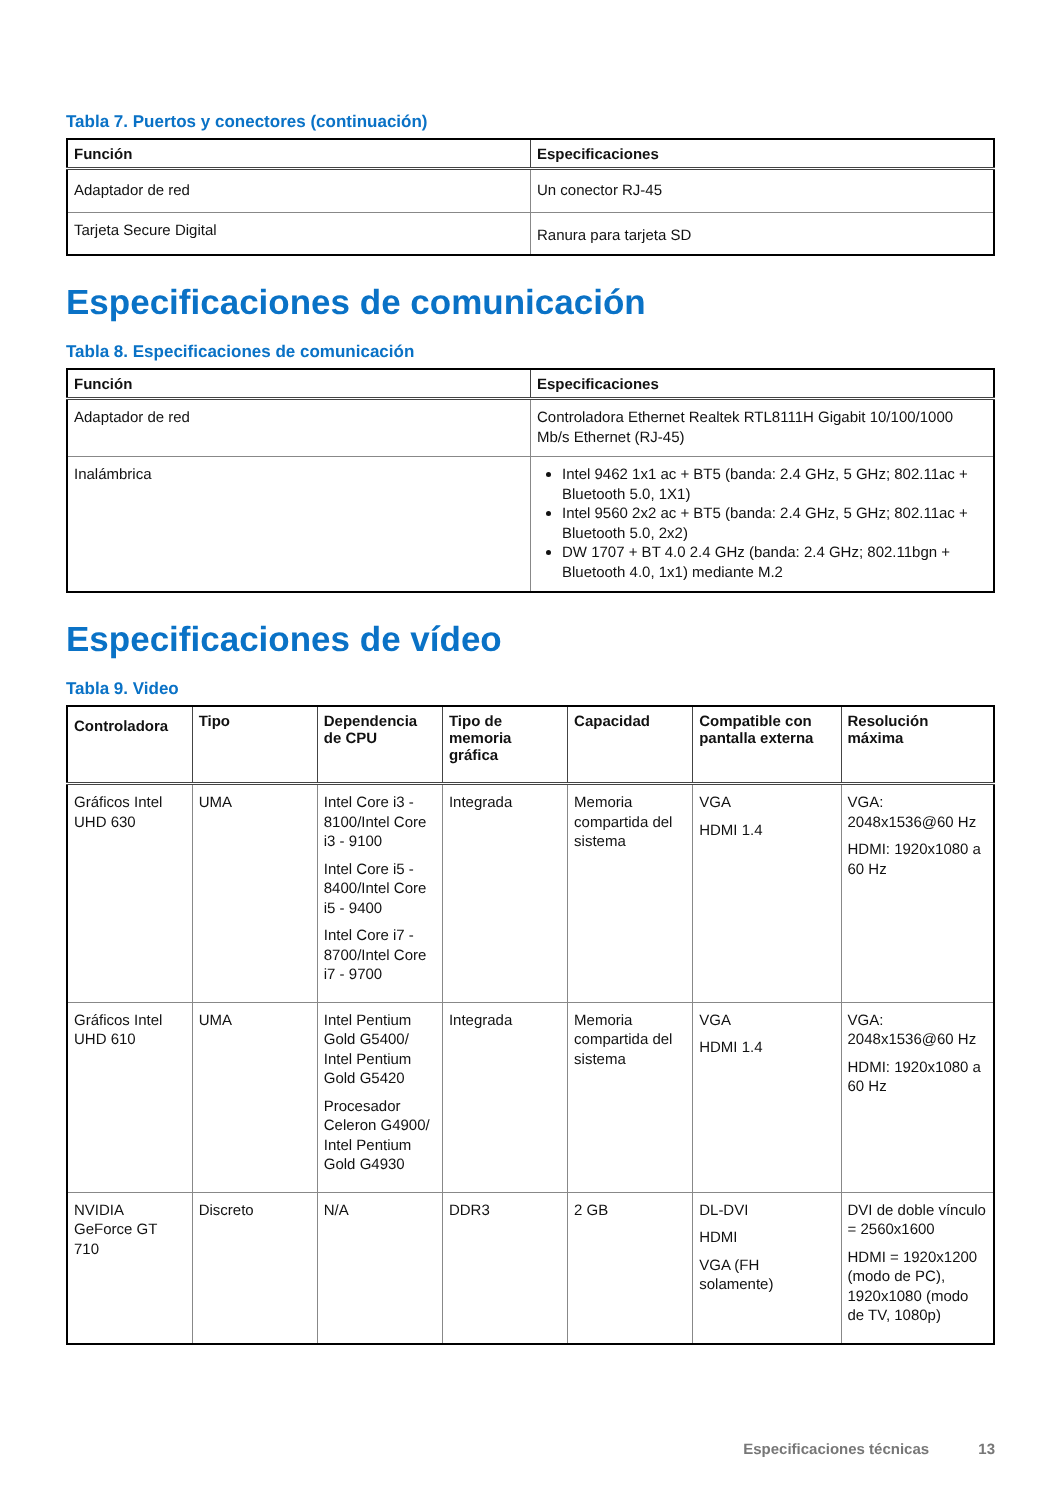Tabla 7. Puertos y conectores (continuación)
| Función | Especificaciones |
| --- | --- |
| Adaptador de red | Un conector RJ-45 |
| Tarjeta Secure Digital | Ranura para tarjeta SD |
Especificaciones de comunicación
Tabla 8. Especificaciones de comunicación
| Función | Especificaciones |
| --- | --- |
| Adaptador de red | Controladora Ethernet Realtek RTL8111H Gigabit 10/100/1000 Mb/s Ethernet (RJ-45) |
| Inalámbrica | Intel 9462 1x1 ac + BT5 (banda: 2.4 GHz, 5 GHz; 802.11ac + Bluetooth 5.0, 1X1) Intel 9560 2x2 ac + BT5 (banda: 2.4 GHz, 5 GHz; 802.11ac + Bluetooth 5.0, 2x2) DW 1707 + BT 4.0 2.4 GHz (banda: 2.4 GHz; 802.11bgn + Bluetooth 4.0, 1x1) mediante M.2 |
Especificaciones de vídeo
Tabla 9. Video
| Controladora | Tipo | Dependencia de CPU | Tipo de memoria gráfica | Capacidad | Compatible con pantalla externa | Resolución máxima |
| --- | --- | --- | --- | --- | --- | --- |
| Gráficos Intel UHD 630 | UMA | Intel Core i3 - 8100/Intel Core i3 - 9100 Intel Core i5 - 8400/Intel Core i5 - 9400 Intel Core i7 - 8700/Intel Core i7 - 9700 | Integrada | Memoria compartida del sistema | VGA HDMI 1.4 | VGA: 2048x1536@60 Hz HDMI: 1920x1080 a 60 Hz |
| Gráficos Intel UHD 610 | UMA | Intel Pentium Gold G5400/ Intel Pentium Gold G5420 Procesador Celeron G4900/ Intel Pentium Gold G4930 | Integrada | Memoria compartida del sistema | VGA HDMI 1.4 | VGA: 2048x1536@60 Hz HDMI: 1920x1080 a 60 Hz |
| NVIDIA GeForce GT 710 | Discreto | N/A | DDR3 | 2 GB | DL-DVI HDMI VGA (FH solamente) | DVI de doble vínculo = 2560x1600 HDMI = 1920x1200 (modo de PC), 1920x1080 (modo de TV, 1080p) |
Especificaciones técnicas 13